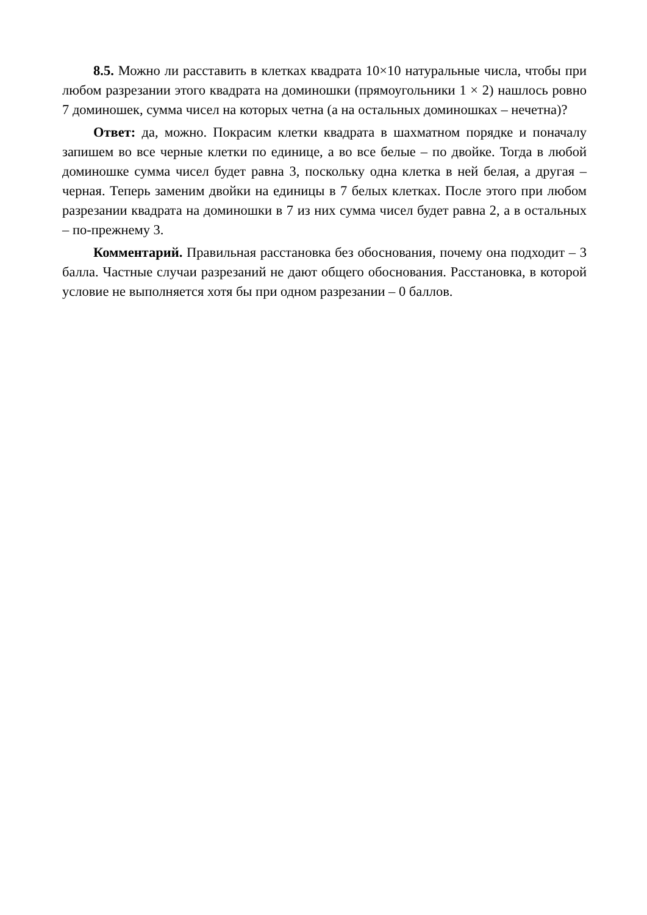8.5. Можно ли расставить в клетках квадрата 10×10 натуральные числа, чтобы при любом разрезании этого квадрата на доминошки (прямоугольники 1 × 2) нашлось ровно 7 доминошек, сумма чисел на которых четна (а на остальных доминошках – нечетна)?
Ответ: да, можно. Покрасим клетки квадрата в шахматном порядке и поначалу запишем во все черные клетки по единице, а во все белые – по двойке. Тогда в любой доминошке сумма чисел будет равна 3, поскольку одна клетка в ней белая, а другая – черная. Теперь заменим двойки на единицы в 7 белых клетках. После этого при любом разрезании квадрата на доминошки в 7 из них сумма чисел будет равна 2, а в остальных – по-прежнему 3.
Комментарий. Правильная расстановка без обоснования, почему она подходит – 3 балла. Частные случаи разрезаний не дают общего обоснования. Расстановка, в которой условие не выполняется хотя бы при одном разрезании – 0 баллов.